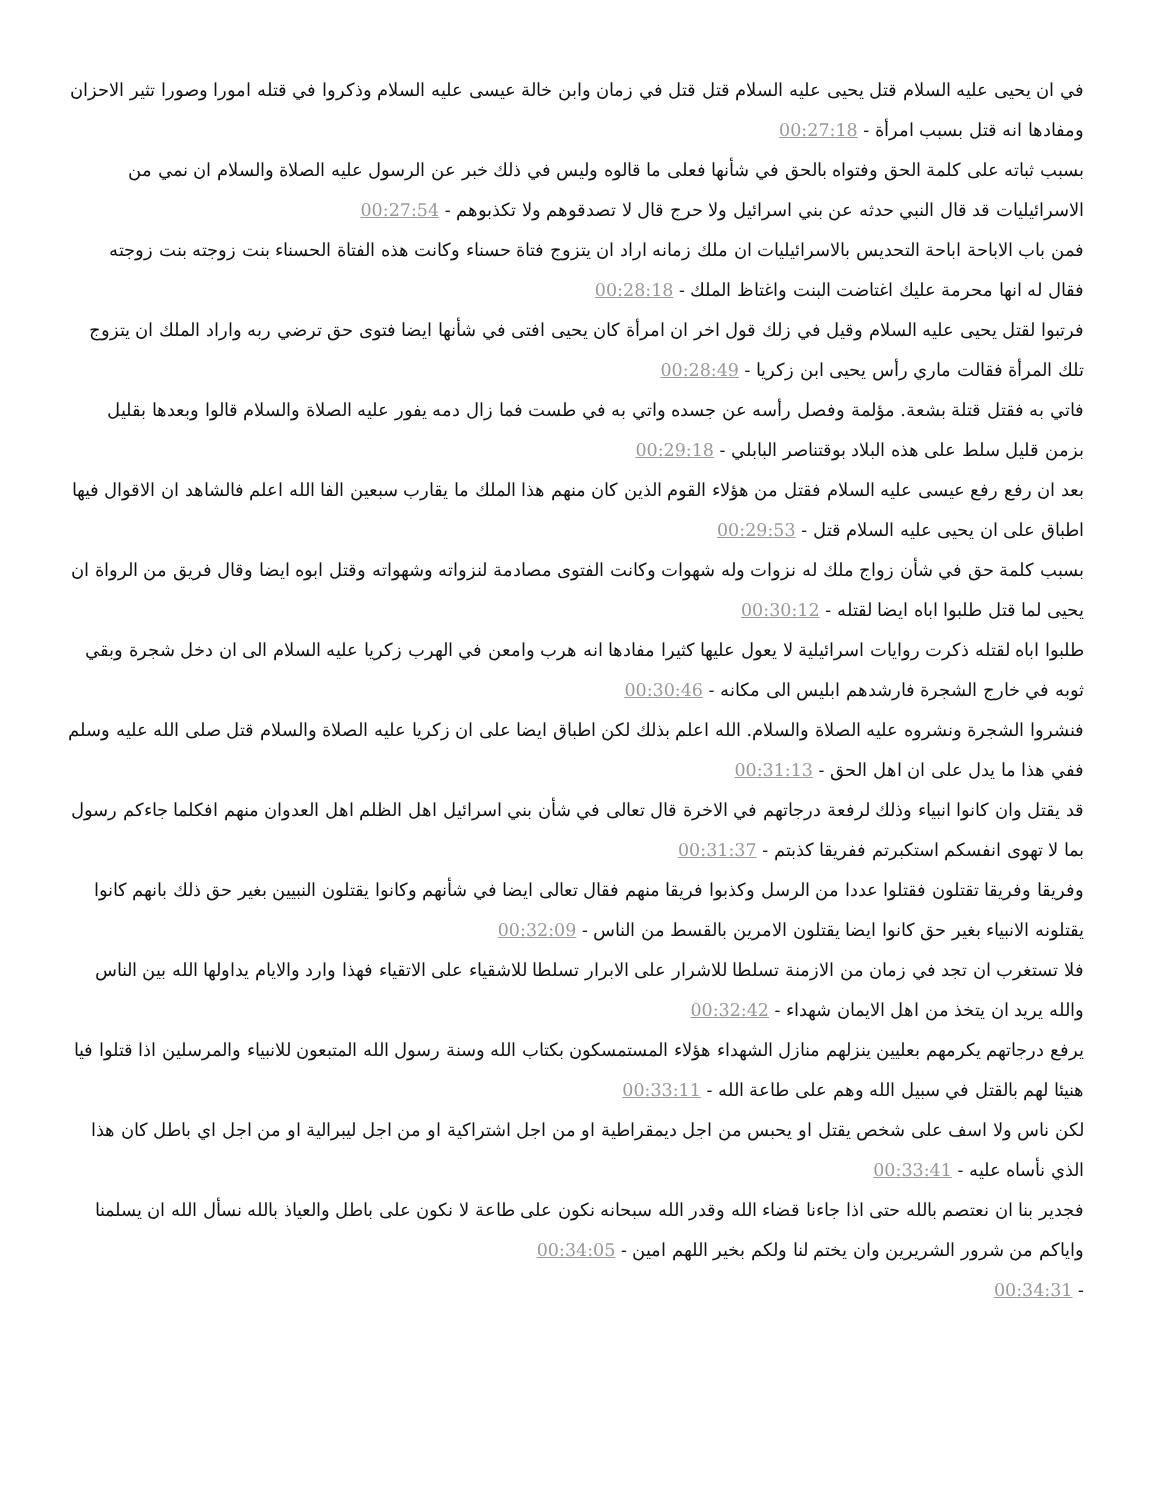في ان يحيى عليه السلام قتل يحيى عليه السلام قتل قتل في زمان وابن خالة عيسى عليه السلام وذكروا في قتله امورا وصورا تثير الاحزان ومفادها انه قتل بسبب امرأة - 00:27:18
بسبب ثباته على كلمة الحق وفتواه بالحق في شأنها فعلى ما قالوه وليس في ذلك خبر عن الرسول عليه الصلاة والسلام ان نمي من الاسرائيليات قد قال النبي حدثه عن بني اسرائيل ولا حرج قال لا تصدقوهم ولا تكذبوهم - 00:27:54
فمن باب الاباحة اباحة التحديس بالاسرائيليات ان ملك زمانه اراد ان يتزوج فتاة حسناء وكانت هذه الفتاة الحسناء بنت زوجته بنت زوجته فقال له انها محرمة عليك اغتاضت البنت واغتاظ الملك - 00:28:18
فرتبوا لقتل يحيى عليه السلام وقيل في زلك قول اخر ان امرأة كان يحيى افتى في شأنها ايضا فتوى حق ترضي ربه واراد الملك ان يتزوج تلك المرأة فقالت ماري رأس يحيى ابن زكريا - 00:28:49
فاتي به فقتل قتلة بشعة. مؤلمة وفصل رأسه عن جسده واتي به في طست فما زال دمه يفور عليه الصلاة والسلام قالوا وبعدها بقليل بزمن قليل سلط على هذه البلاد بوقتناصر البابلي - 00:29:18
بعد ان رفع رفع عيسى عليه السلام فقتل من هؤلاء القوم الذين كان منهم هذا الملك ما يقارب سبعين الفا الله اعلم فالشاهد ان الاقوال فيها اطباق على ان يحيى عليه السلام قتل - 00:29:53
بسبب كلمة حق في شأن زواج ملك له نزوات وله شهوات وكانت الفتوى مصادمة لنزواته وشهواته وقتل ابوه ايضا وقال فريق من الرواة ان يحيى لما قتل طلبوا اباه ايضا لقتله - 00:30:12
طلبوا اباه لقتله ذكرت روايات اسرائيلية لا يعول عليها كثيرا مفادها انه هرب وامعن في الهرب زكريا عليه السلام الى ان دخل شجرة وبقي ثوبه في خارج الشجرة فارشدهم ابليس الى مكانه - 00:30:46
فنشروا الشجرة ونشروه عليه الصلاة والسلام. الله اعلم بذلك لكن اطباق ايضا على ان زكريا عليه الصلاة والسلام قتل صلى الله عليه وسلم ففي هذا ما يدل على ان اهل الحق - 00:31:13
قد يقتل وان كانوا انبياء وذلك لرفعة درجاتهم في الاخرة قال تعالى في شأن بني اسرائيل اهل الظلم اهل العدوان منهم افكلما جاءكم رسول بما لا تهوى انفسكم استكبرتم ففريقا كذبتم - 00:31:37
وفريقا وفريقا تقتلون فقتلوا عددا من الرسل وكذبوا فريقا منهم فقال تعالى ايضا في شأنهم وكانوا يقتلون النبيين بغير حق ذلك بانهم كانوا يقتلونه الانبياء بغير حق كانوا ايضا يقتلون الامرين بالقسط من الناس - 00:32:09
فلا تستغرب ان تجد في زمان من الازمنة تسلطا للاشرار على الابرار تسلطا للاشقياء على الاتقياء فهذا وارد والايام يداولها الله بين الناس والله يريد ان يتخذ من اهل الايمان شهداء - 00:32:42
يرفع درجاتهم يكرمهم بعليين ينزلهم منازل الشهداء هؤلاء المستمسكون بكتاب الله وسنة رسول الله المتبعون للانبياء والمرسلين اذا قتلوا فيا هنيئا لهم بالقتل في سبيل الله وهم على طاعة الله - 00:33:11
لكن ناس ولا اسف على شخص يقتل او يحبس من اجل ديمقراطية او من اجل اشتراكية او من اجل ليبرالية او من اجل اي باطل كان هذا الذي نأساه عليه - 00:33:41
فجدير بنا ان نعتصم بالله حتى اذا جاءنا قضاء الله وقدر الله سبحانه نكون على طاعة لا نكون على باطل والعياذ بالله نسأل الله ان يسلمنا واياكم من شرور الشريرين وان يختم لنا ولكم بخير اللهم امين - 00:34:05
- 00:34:31